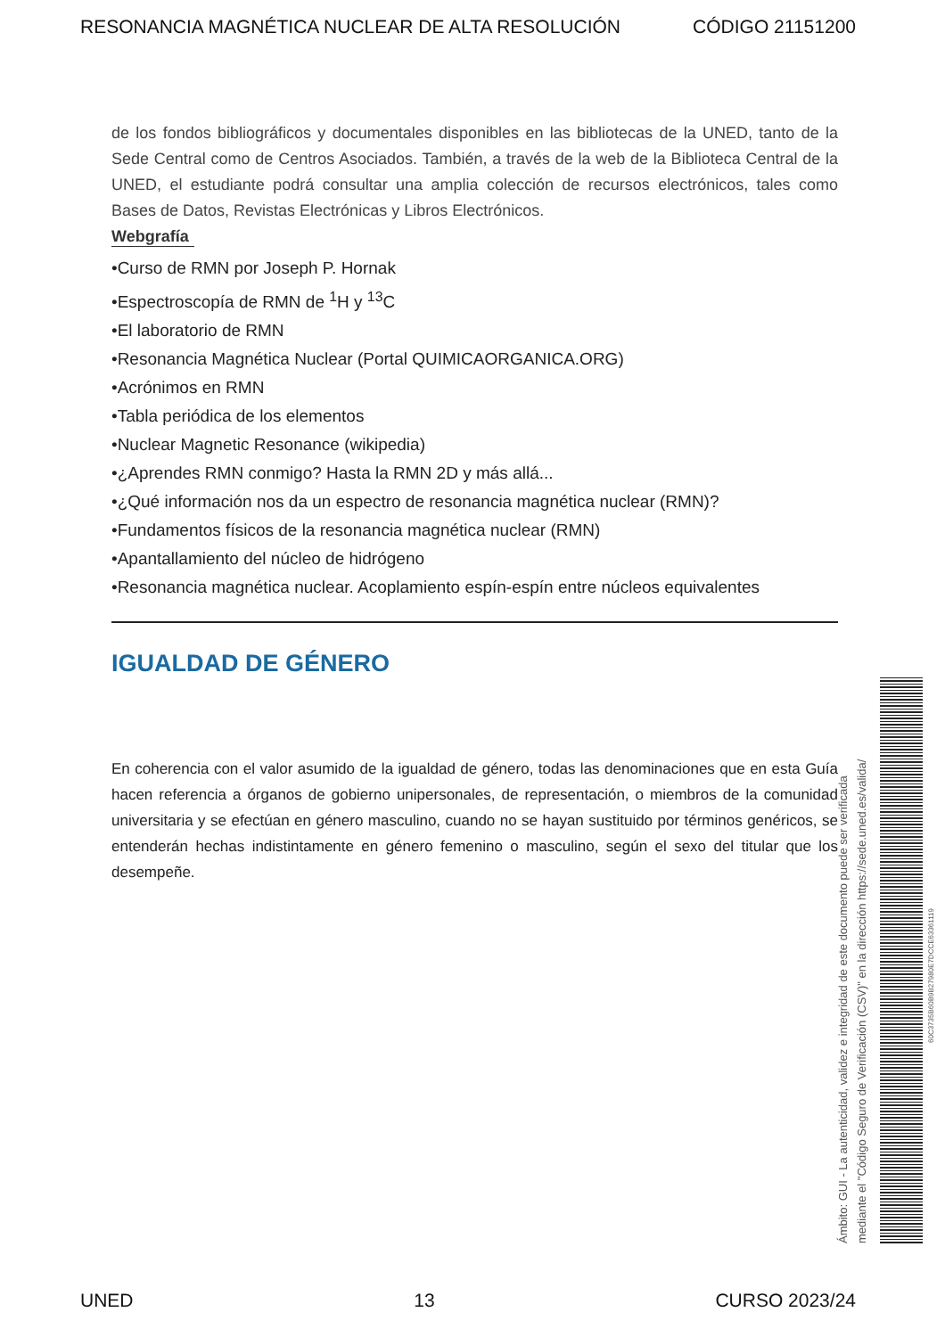RESONANCIA MAGNÉTICA NUCLEAR DE ALTA RESOLUCIÓN CÓDIGO 21151200
de los fondos bibliográficos y documentales disponibles en las bibliotecas de la UNED, tanto de la Sede Central como de Centros Asociados. También, a través de la web de la Biblioteca Central de la UNED, el estudiante podrá consultar una amplia colección de recursos electrónicos, tales como Bases de Datos, Revistas Electrónicas y Libros Electrónicos.
Webgrafía
•Curso de RMN por Joseph P. Hornak
•Espectroscopía de RMN de <sup>1</sup>H y <sup>13</sup>C
•El laboratorio de RMN
•Resonancia Magnética Nuclear (Portal QUIMICAORGANICA.ORG)
•Acrónimos en RMN
•Tabla periódica de los elementos
•Nuclear Magnetic Resonance (wikipedia)
•¿Aprendes RMN conmigo? Hasta la RMN 2D y más allá...
•¿Qué información nos da un espectro de resonancia magnética nuclear (RMN)?
•Fundamentos físicos de la resonancia magnética nuclear (RMN)
•Apantallamiento del núcleo de hidrógeno
•Resonancia magnética nuclear. Acoplamiento espín-espín entre núcleos equivalentes
IGUALDAD DE GÉNERO
En coherencia con el valor asumido de la igualdad de género, todas las denominaciones que en esta Guía hacen referencia a órganos de gobierno unipersonales, de representación, o miembros de la comunidad universitaria y se efectúan en género masculino, cuando no se hayan sustituido por términos genéricos, se entenderán hechas indistintamente en género femenino o masculino, según el sexo del titular que los desempeñe.
Ámbito: GUI - La autenticidad, validez e integridad de este documento puede ser verificada
mediante el "Código Seguro de Verificación (CSV)" en la dirección https://sede.uned.es/valida/
60C3735B60B9B27980E7DCCE63361119
UNED 13 CURSO 2023/24